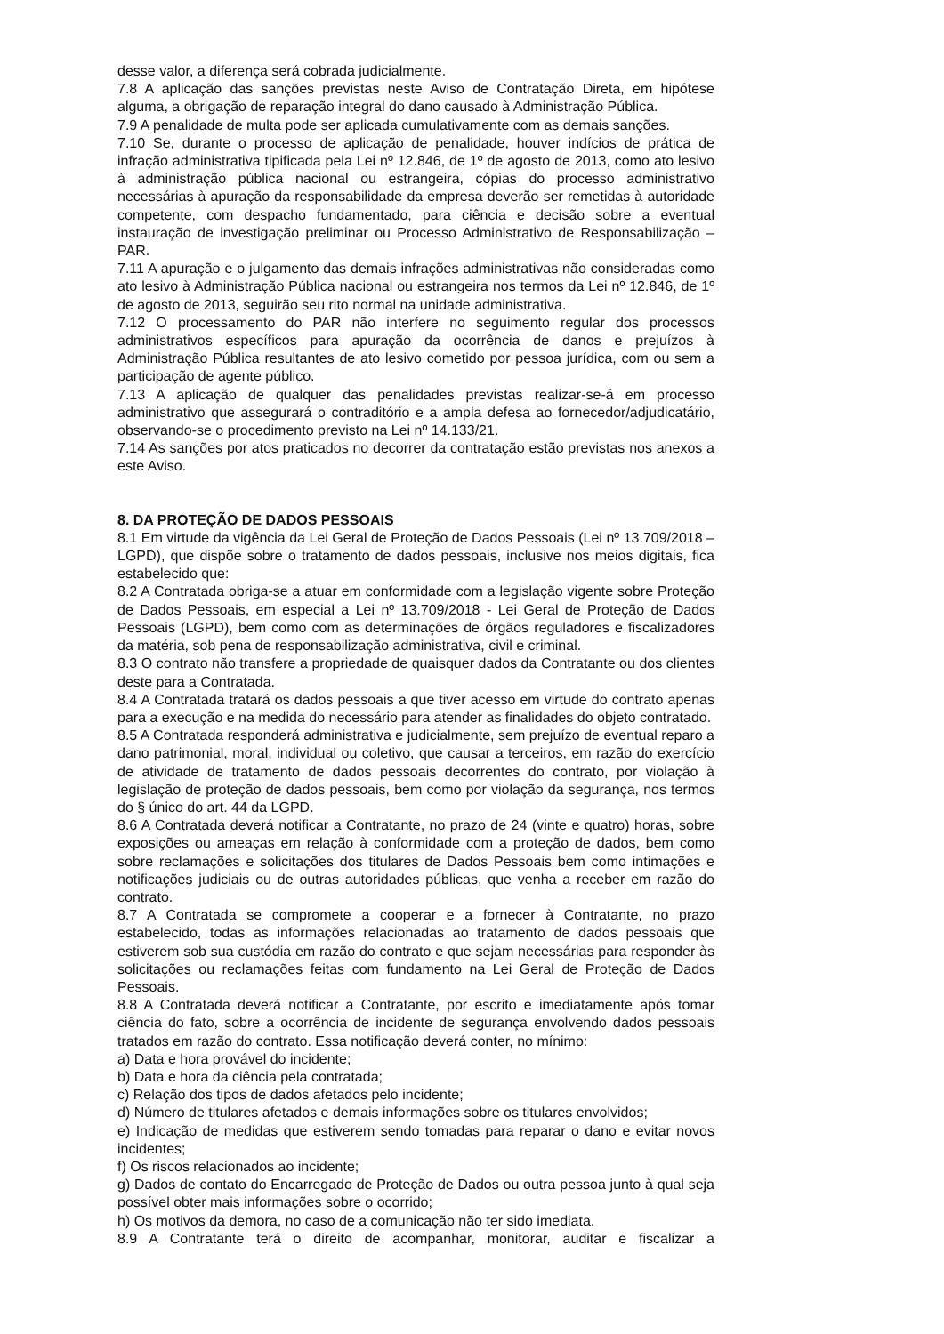desse valor, a diferença será cobrada judicialmente.
7.8 A aplicação das sanções previstas neste Aviso de Contratação Direta, em hipótese alguma, a obrigação de reparação integral do dano causado à Administração Pública.
7.9 A penalidade de multa pode ser aplicada cumulativamente com as demais sanções.
7.10 Se, durante o processo de aplicação de penalidade, houver indícios de prática de infração administrativa tipificada pela Lei nº 12.846, de 1º de agosto de 2013, como ato lesivo à administração pública nacional ou estrangeira, cópias do processo administrativo necessárias à apuração da responsabilidade da empresa deverão ser remetidas à autoridade competente, com despacho fundamentado, para ciência e decisão sobre a eventual instauração de investigação preliminar ou Processo Administrativo de Responsabilização – PAR.
7.11 A apuração e o julgamento das demais infrações administrativas não consideradas como ato lesivo à Administração Pública nacional ou estrangeira nos termos da Lei nº 12.846, de 1º de agosto de 2013, seguirão seu rito normal na unidade administrativa.
7.12 O processamento do PAR não interfere no seguimento regular dos processos administrativos específicos para apuração da ocorrência de danos e prejuízos à Administração Pública resultantes de ato lesivo cometido por pessoa jurídica, com ou sem a participação de agente público.
7.13 A aplicação de qualquer das penalidades previstas realizar-se-á em processo administrativo que assegurará o contraditório e a ampla defesa ao fornecedor/adjudicatário, observando-se o procedimento previsto na Lei nº 14.133/21.
7.14 As sanções por atos praticados no decorrer da contratação estão previstas nos anexos a este Aviso.
8. DA PROTEÇÃO DE DADOS PESSOAIS
8.1 Em virtude da vigência da Lei Geral de Proteção de Dados Pessoais (Lei nº 13.709/2018 – LGPD), que dispõe sobre o tratamento de dados pessoais, inclusive nos meios digitais, fica estabelecido que:
8.2 A Contratada obriga-se a atuar em conformidade com a legislação vigente sobre Proteção de Dados Pessoais, em especial a Lei nº 13.709/2018 - Lei Geral de Proteção de Dados Pessoais (LGPD), bem como com as determinações de órgãos reguladores e fiscalizadores da matéria, sob pena de responsabilização administrativa, civil e criminal.
8.3 O contrato não transfere a propriedade de quaisquer dados da Contratante ou dos clientes deste para a Contratada.
8.4 A Contratada tratará os dados pessoais a que tiver acesso em virtude do contrato apenas para a execução e na medida do necessário para atender as finalidades do objeto contratado.
8.5 A Contratada responderá administrativa e judicialmente, sem prejuízo de eventual reparo a dano patrimonial, moral, individual ou coletivo, que causar a terceiros, em razão do exercício de atividade de tratamento de dados pessoais decorrentes do contrato, por violação à legislação de proteção de dados pessoais, bem como por violação da segurança, nos termos do § único do art. 44 da LGPD.
8.6 A Contratada deverá notificar a Contratante, no prazo de 24 (vinte e quatro) horas, sobre exposições ou ameaças em relação à conformidade com a proteção de dados, bem como sobre reclamações e solicitações dos titulares de Dados Pessoais bem como intimações e notificações judiciais ou de outras autoridades públicas, que venha a receber em razão do contrato.
8.7 A Contratada se compromete a cooperar e a fornecer à Contratante, no prazo estabelecido, todas as informações relacionadas ao tratamento de dados pessoais que estiverem sob sua custódia em razão do contrato e que sejam necessárias para responder às solicitações ou reclamações feitas com fundamento na Lei Geral de Proteção de Dados Pessoais.
8.8 A Contratada deverá notificar a Contratante, por escrito e imediatamente após tomar ciência do fato, sobre a ocorrência de incidente de segurança envolvendo dados pessoais tratados em razão do contrato. Essa notificação deverá conter, no mínimo:
a) Data e hora provável do incidente;
b) Data e hora da ciência pela contratada;
c) Relação dos tipos de dados afetados pelo incidente;
d) Número de titulares afetados e demais informações sobre os titulares envolvidos;
e) Indicação de medidas que estiverem sendo tomadas para reparar o dano e evitar novos incidentes;
f) Os riscos relacionados ao incidente;
g) Dados de contato do Encarregado de Proteção de Dados ou outra pessoa junto à qual seja possível obter mais informações sobre o ocorrido;
h) Os motivos da demora, no caso de a comunicação não ter sido imediata.
8.9 A Contratante terá o direito de acompanhar, monitorar, auditar e fiscalizar a